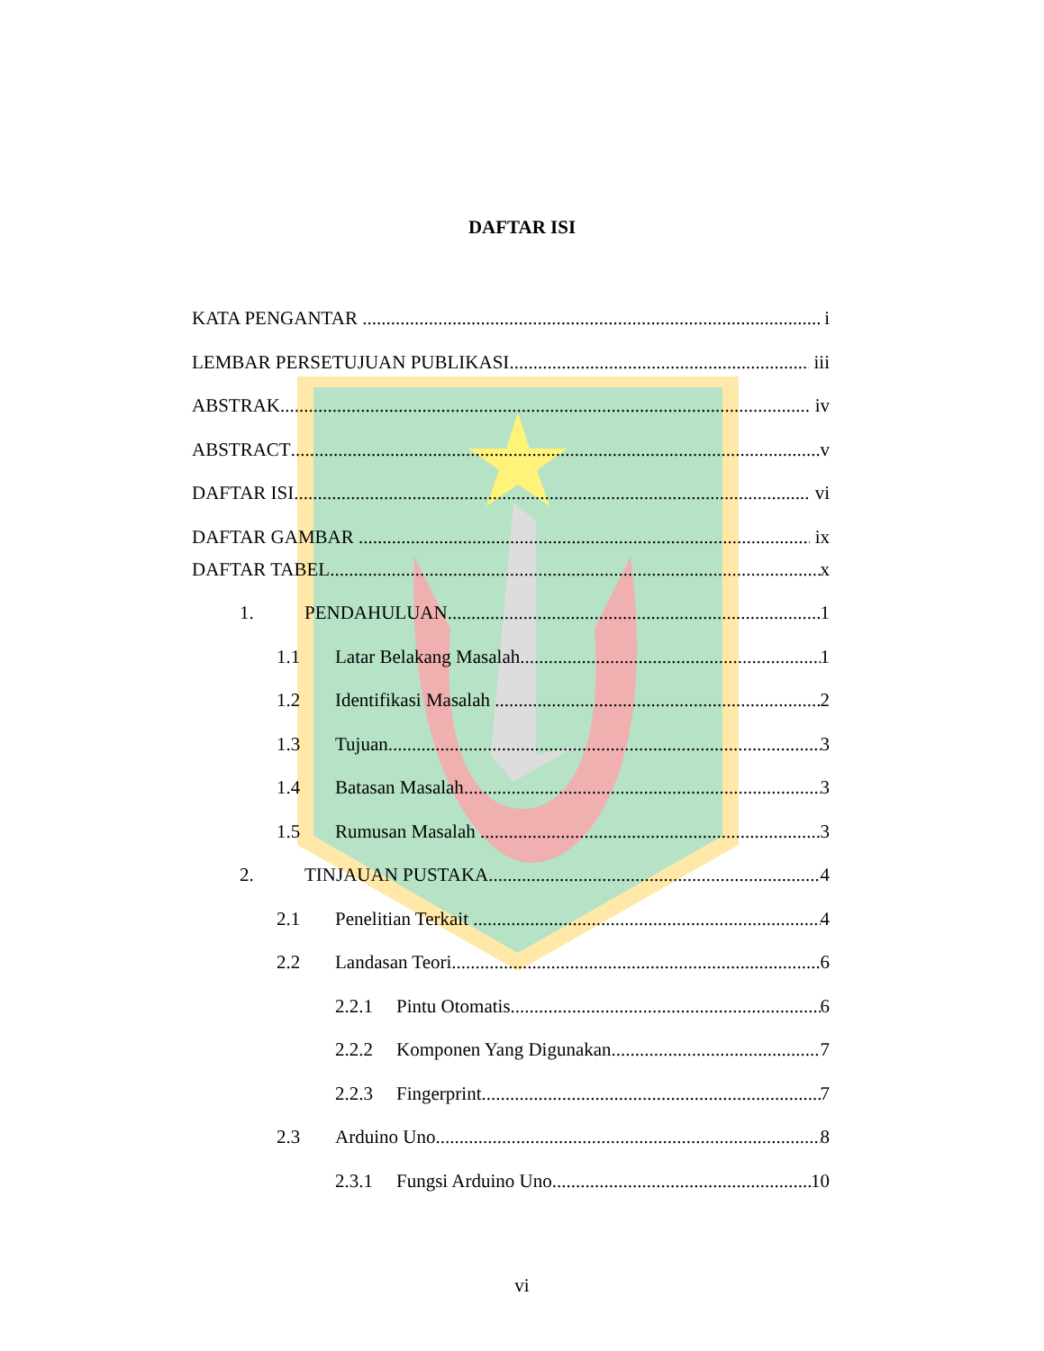DAFTAR ISI
KATA PENGANTAR i
LEMBAR PERSETUJUAN PUBLIKASI iii
ABSTRAK iv
ABSTRACT v
DAFTAR ISI vi
DAFTAR GAMBAR ix
DAFTAR TABEL x
1. PENDAHULUAN 1
1.1 Latar Belakang Masalah 1
1.2 Identifikasi Masalah 2
1.3 Tujuan 3
1.4 Batasan Masalah 3
1.5 Rumusan Masalah 3
2. TINJAUAN PUSTAKA 4
2.1 Penelitian Terkait 4
2.2 Landasan Teori 6
2.2.1 Pintu Otomatis 6
2.2.2 Komponen Yang Digunakan 7
2.2.3 Fingerprint 7
2.3 Arduino Uno 8
2.3.1 Fungsi Arduino Uno 10
vi